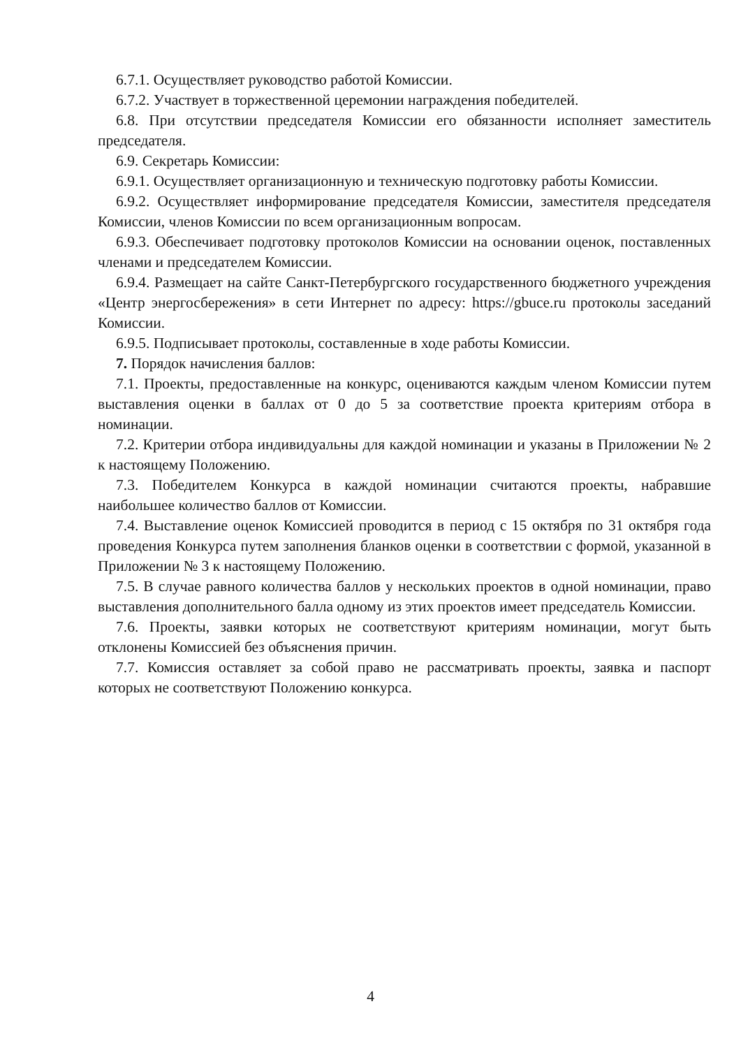6.7.1. Осуществляет руководство работой Комиссии.
6.7.2. Участвует в торжественной церемонии награждения победителей.
6.8. При отсутствии председателя Комиссии его обязанности исполняет заместитель председателя.
6.9. Секретарь Комиссии:
6.9.1. Осуществляет организационную и техническую подготовку работы Комиссии.
6.9.2. Осуществляет информирование председателя Комиссии, заместителя председателя Комиссии, членов Комиссии по всем организационным вопросам.
6.9.3. Обеспечивает подготовку протоколов Комиссии на основании оценок, поставленных членами и председателем Комиссии.
6.9.4. Размещает на сайте Санкт-Петербургского государственного бюджетного учреждения «Центр энергосбережения» в сети Интернет по адресу: https://gbuce.ru протоколы заседаний Комиссии.
6.9.5. Подписывает протоколы, составленные в ходе работы Комиссии.
7. Порядок начисления баллов:
7.1. Проекты, предоставленные на конкурс, оцениваются каждым членом Комиссии путем выставления оценки в баллах от 0 до 5 за соответствие проекта критериям отбора в номинации.
7.2. Критерии отбора индивидуальны для каждой номинации и указаны в Приложении № 2 к настоящему Положению.
7.3. Победителем Конкурса в каждой номинации считаются проекты, набравшие наибольшее количество баллов от Комиссии.
7.4. Выставление оценок Комиссией проводится в период с 15 октября по 31 октября года проведения Конкурса путем заполнения бланков оценки в соответствии с формой, указанной в Приложении № 3 к настоящему Положению.
7.5. В случае равного количества баллов у нескольких проектов в одной номинации, право выставления дополнительного балла одному из этих проектов имеет председатель Комиссии.
7.6. Проекты, заявки которых не соответствуют критериям номинации, могут быть отклонены Комиссией без объяснения причин.
7.7. Комиссия оставляет за собой право не рассматривать проекты, заявка и паспорт которых не соответствуют Положению конкурса.
4